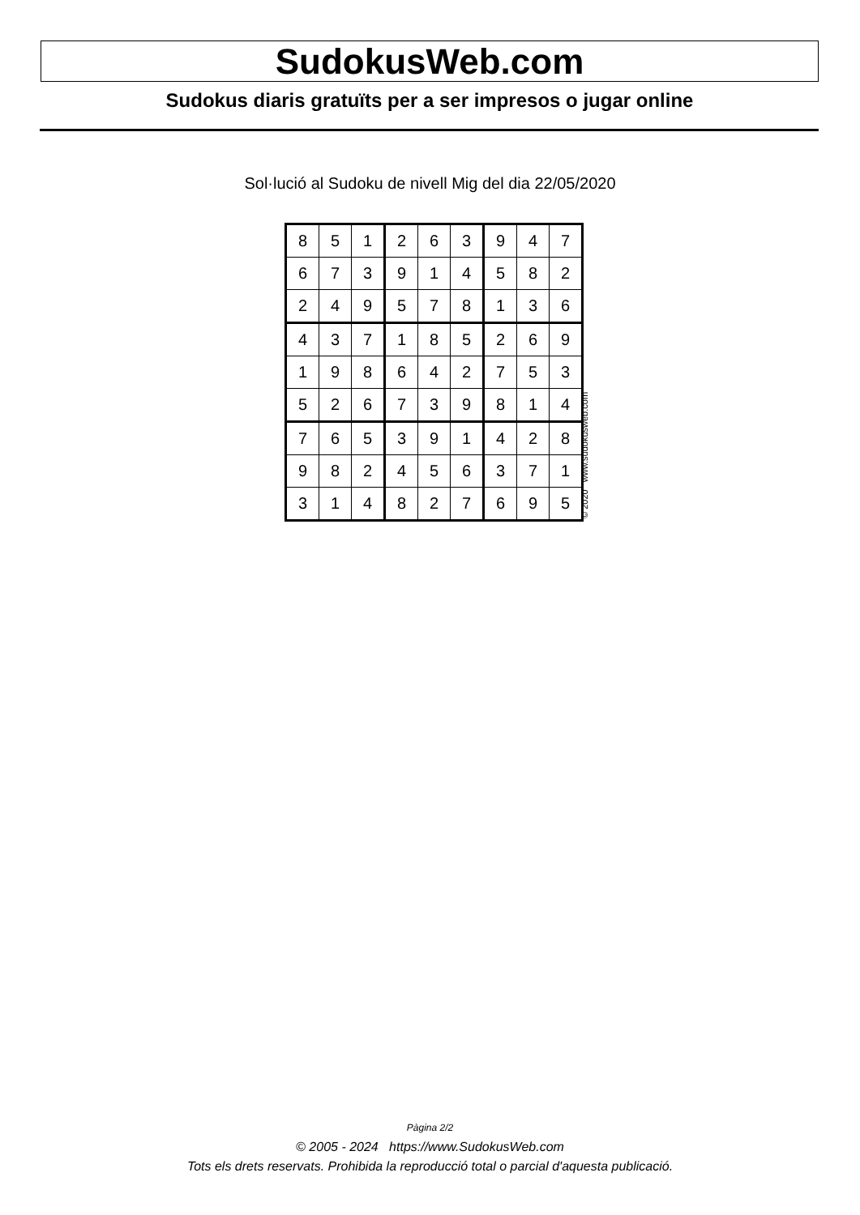SudokusWeb.com
Sudokus diaris gratuïts per a ser impresos o jugar online
Sol·lució al Sudoku de nivell Mig del dia 22/05/2020
| 8 | 5 | 1 | 2 | 6 | 3 | 9 | 4 | 7 |
| 6 | 7 | 3 | 9 | 1 | 4 | 5 | 8 | 2 |
| 2 | 4 | 9 | 5 | 7 | 8 | 1 | 3 | 6 |
| 4 | 3 | 7 | 1 | 8 | 5 | 2 | 6 | 9 |
| 1 | 9 | 8 | 6 | 4 | 2 | 7 | 5 | 3 |
| 5 | 2 | 6 | 7 | 3 | 9 | 8 | 1 | 4 |
| 7 | 6 | 5 | 3 | 9 | 1 | 4 | 2 | 8 |
| 9 | 8 | 2 | 4 | 5 | 6 | 3 | 7 | 1 |
| 3 | 1 | 4 | 8 | 2 | 7 | 6 | 9 | 5 |
© 2020 www.sudokusweb.com
Pàgina 2/2
© 2005 - 2024 https://www.SudokusWeb.com
Tots els drets reservats. Prohibida la reproducció total o parcial d'aquesta publicació.